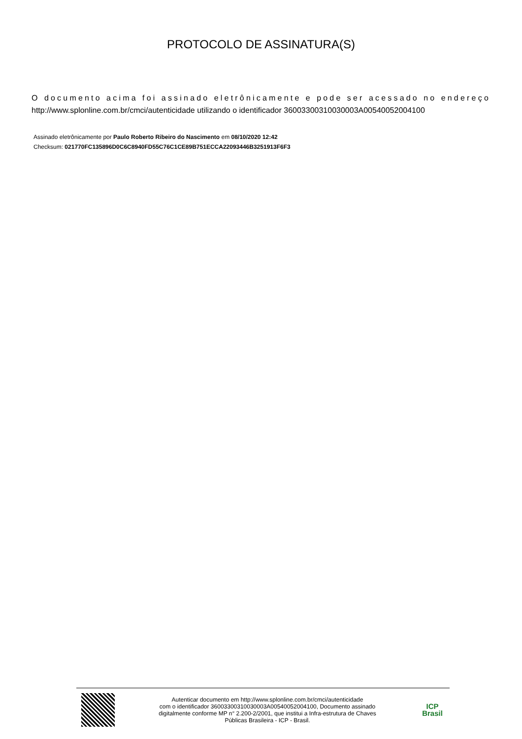PROTOCOLO DE ASSINATURA(S)
O documento acima foi assinado eletrônicamente e pode ser acessado no endereço http://www.splonline.com.br/cmci/autenticidade utilizando o identificador 36003300310030003A00540052004100
Assinado eletrônicamente por Paulo Roberto Ribeiro do Nascimento em 08/10/2020 12:42
Checksum: 021770FC135896D0C6C8940FD55C76C1CE89B751ECCA22093446B3251913F6F3
Autenticar documento em http://www.splonline.com.br/cmci/autenticidade
com o identificador 36003300310030003A00540052004100, Documento assinado
digitalmente conforme MP n° 2.200-2/2001, que institui a Infra-estrutura de Chaves
Públicas Brasileira - ICP - Brasil.
ICP
Brasil